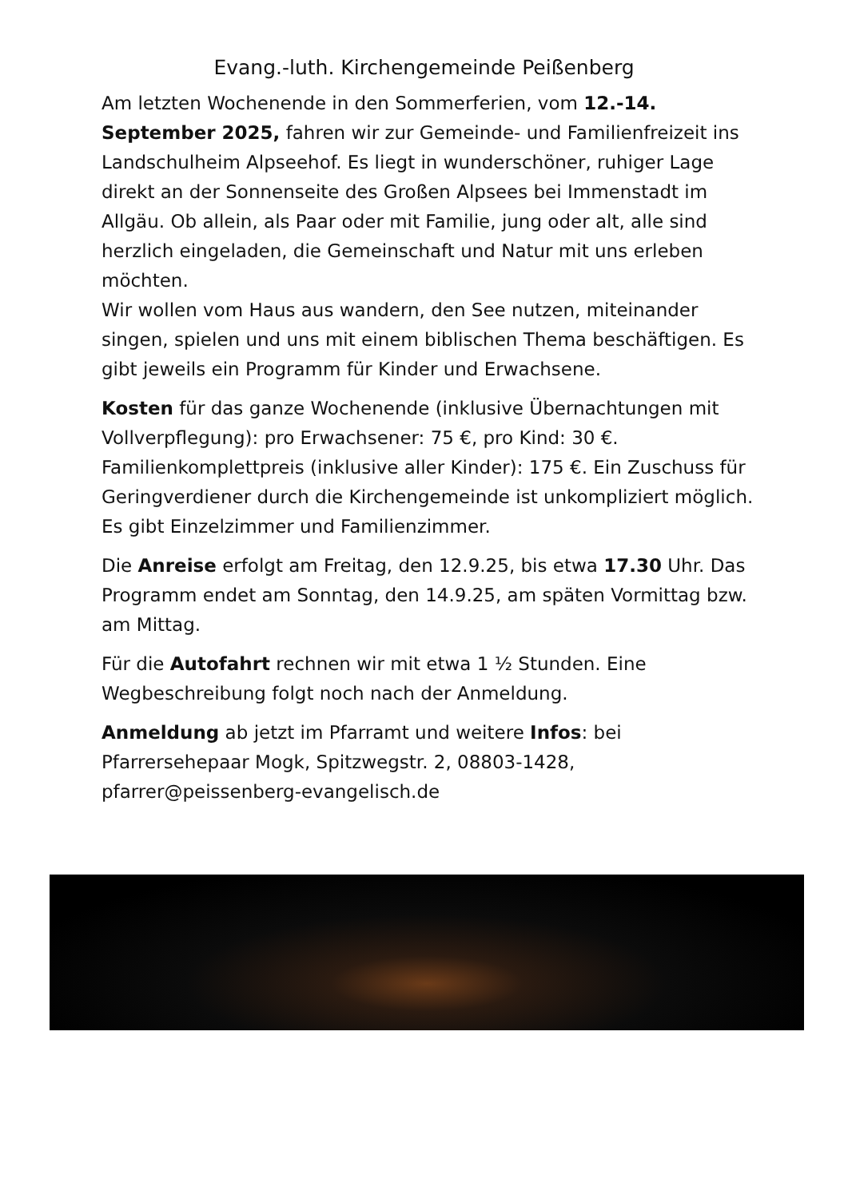Evang.-luth. Kirchengemeinde Peißenberg
Am letzten Wochenende in den Sommerferien, vom 12.-14. September 2025, fahren wir zur Gemeinde- und Familienfreizeit ins Landschulheim Alpseehof. Es liegt in wunderschöner, ruhiger Lage direkt an der Sonnenseite des Großen Alpsees bei Immenstadt im Allgäu. Ob allein, als Paar oder mit Familie, jung oder alt, alle sind herzlich eingeladen, die Gemeinschaft und Natur mit uns erleben möchten.
Wir wollen vom Haus aus wandern, den See nutzen, miteinander singen, spielen und uns mit einem biblischen Thema beschäftigen. Es gibt jeweils ein Programm für Kinder und Erwachsene.
Kosten für das ganze Wochenende (inklusive Übernachtungen mit Vollverpflegung): pro Erwachsener: 75 €, pro Kind: 30 €. Familienkomplettpreis (inklusive aller Kinder): 175 €. Ein Zuschuss für Geringverdiener durch die Kirchengemeinde ist unkompliziert möglich. Es gibt Einzelzimmer und Familienzimmer.
Die Anreise erfolgt am Freitag, den 12.9.25, bis etwa 17.30 Uhr. Das Programm endet am Sonntag, den 14.9.25, am späten Vormittag bzw. am Mittag.
Für die Autofahrt rechnen wir mit etwa 1 ½ Stunden. Eine Wegbeschreibung folgt noch nach der Anmeldung.
Anmeldung ab jetzt im Pfarramt und weitere Infos: bei Pfarrersehepaar Mogk, Spitzwegstr. 2, 08803-1428, pfarrer@peissenberg-evangelisch.de